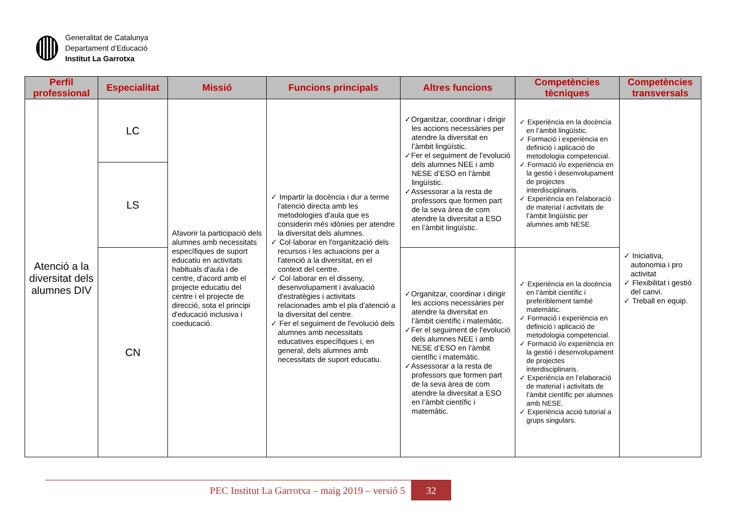Generalitat de Catalunya
Departament d’Educació
Institut La Garrotxa
| Perfil professional | Especialitat | Missió | Funcions principals | Altres funcions | Competències tècniques | Competències transversals |
| --- | --- | --- | --- | --- | --- | --- |
| Atenció a la diversitat dels alumnes DIV | LC | Afavorir la participació dels alumnes amb necessitats específiques de suport educatiu en activitats habituals d'aula i de centre, d'acord amb el projecte educatiu del centre i el projecte de direcció, sota el principi d'educació inclusiva i coeducació. | ✓ Impartir la docència i dur a terme l'atenció directa amb les metodologies d'aula que es considerin més idònies per atendre la diversitat dels alumnes. ✓ Col·laborar en l'organització dels recursos i les actuacions per a l'atenció a la diversitat, en el context del centre. ✓ Col·laborar en el disseny, desenvolupament i avaluació d'estratègies i activitats relacionades amb el pla d'atenció a la diversitat del centre. ✓ Fer el seguiment de l'evolució dels alumnes amb necessitats educatives específiques i, en general, dels alumnes amb necessitats de suport educatiu. | ✓Organitzar, coordinar i dirigir les accions necessàries per atendre la diversitat en l’àmbit lingüístic. ✓Fer el seguiment de l'evolució dels alumnes NEE i amb NESE d’ESO en l’àmbit lingüístic. ✓Assessorar a la resta de professors que formen part de la seva àrea de com atendre la diversitat a ESO en l’àmbit lingüístic. | ✓ Experiència en la docència en l’àmbit lingüístic. ✓ Formació i experiència en definició i aplicació de metodologia competencial. ✓ Formació i/o experiència en la gestió i desenvolupament de projectes interdisciplinaris. ✓ Experiència en l’elaboració de material i activitats de l’àmbit lingüístic per alumnes amb NESE. | ✓ Iniciativa, autonomia i pro activitat ✓ Flexibilitat i gestió del canvi. ✓ Treball en equip. |
| | LS | | | | | |
| | CN | | | ✓Organitzar, coordinar i dirigir les accions necessàries per atendre la diversitat en l’àmbit científic i matemàtic. ✓Fer el seguiment de l'evolució dels alumnes NEE i amb NESE d’ESO en l’àmbit científic i matemàtic. ✓Assessorar a la resta de professors que formen part de la seva àrea de com atendre la diversitat a ESO en l’àmbit científic i matemàtic. | ✓ Experiència en la docència en l’àmbit científic i preferiblement també matemàtic. ✓ Formació i experiència en definició i aplicació de metodologia competencial. ✓ Formació i/o experiència en la gestió i desenvolupament de projectes interdisciplinaris. ✓ Experiència en l’elaboració de material i activitats de l’àmbit científic per alumnes amb NESE. ✓ Experiència acció tutorial a grups singulars. | |
PEC Institut La Garrotxa – maig 2019 – versió 5
32